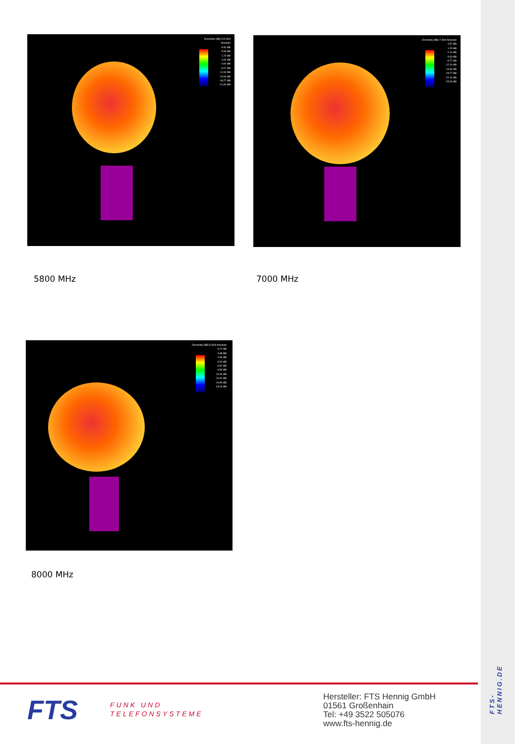Directivity (dBi) 5.8 GHz Absolute
8.40 dBi
5.06 dBi
1.73 dBi
-1.60 dBi
-4.94 dBi
-8.27 dBi
-11.60 dBi
-14.94 dBi
-18.27 dBi
-21.60 dBi
Directivity (dBi) 7 GHz Absolute
4.57 dBi
1.23 dBi
-2.10 dBi
-5.43 dBi
-8.77 dBi
-12.10 dBi
-15.43 dBi
-18.77 dBi
-22.10 dBi
-25.43 dBi
5800 MHz 7000 MHz
Directivity (dBi) 8 GHz Absolute
6.71 dBi
3.38 dBi
0.05 dBi
-3.29 dBi
-6.62 dBi
-9.95 dBi
-13.29 dBi
-16.62 dBi
-19.95 dBi
-23.29 dBi
8000 MHz
FTS
FUNK UND
TELEFONSYSTEME
Hersteller: FTS Hennig GmbH
01561 Großenhain
Tel: +49 3522 505076
www.fts-hennig.de
FTS-HENNIG.DE